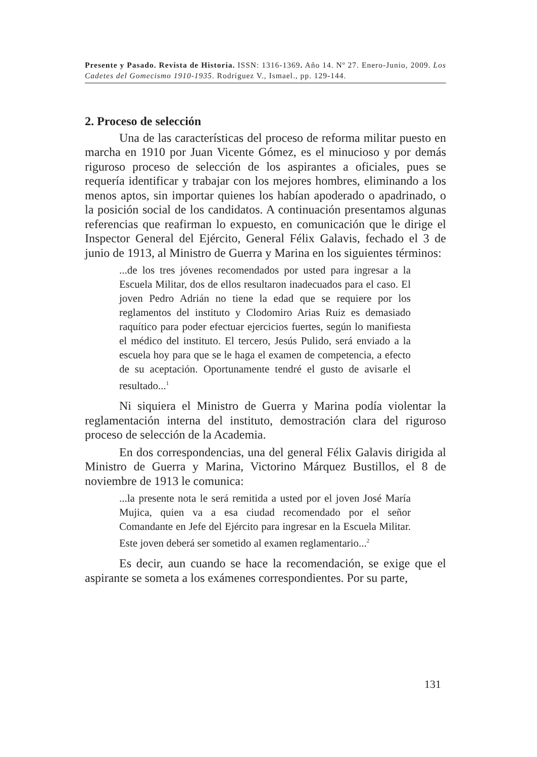Presente y Pasado. Revista de Historia. ISSN: 1316-1369. Año 14. Nº 27. Enero-Junio, 2009. Los Cadetes del Gomecismo 1910-1935. Rodríguez V., Ismael., pp. 129-144.
2. Proceso de selección
Una de las características del proceso de reforma militar puesto en marcha en 1910 por Juan Vicente Gómez, es el minucioso y por demás riguroso proceso de selección de los aspirantes a oficiales, pues se requería identificar y trabajar con los mejores hombres, eliminando a los menos aptos, sin importar quienes los habían apoderado o apadrinado, o la posición social de los candidatos. A continuación presentamos algunas referencias que reafirman lo expuesto, en comunicación que le dirige el Inspector General del Ejército, General Félix Galavis, fechado el 3 de junio de 1913, al Ministro de Guerra y Marina en los siguientes términos:
...de los tres jóvenes recomendados por usted para ingresar a la Escuela Militar, dos de ellos resultaron inadecuados para el caso. El joven Pedro Adrián no tiene la edad que se requiere por los reglamentos del instituto y Clodomiro Arias Ruiz es demasiado raquítico para poder efectuar ejercicios fuertes, según lo manifiesta el médico del instituto. El tercero, Jesús Pulido, será enviado a la escuela hoy para que se le haga el examen de competencia, a efecto de su aceptación. Oportunamente tendré el gusto de avisarle el resultado...<sup>1</sup>
Ni siquiera el Ministro de Guerra y Marina podía violentar la reglamentación interna del instituto, demostración clara del riguroso proceso de selección de la Academia.
En dos correspondencias, una del general Félix Galavis dirigida al Ministro de Guerra y Marina, Victorino Márquez Bustillos, el 8 de noviembre de 1913 le comunica:
...la presente nota le será remitida a usted por el joven José María Mujica, quien va a esa ciudad recomendado por el señor Comandante en Jefe del Ejército para ingresar en la Escuela Militar. Este joven deberá ser sometido al examen reglamentario...<sup>2</sup>
Es decir, aun cuando se hace la recomendación, se exige que el aspirante se someta a los exámenes correspondientes. Por su parte,
131